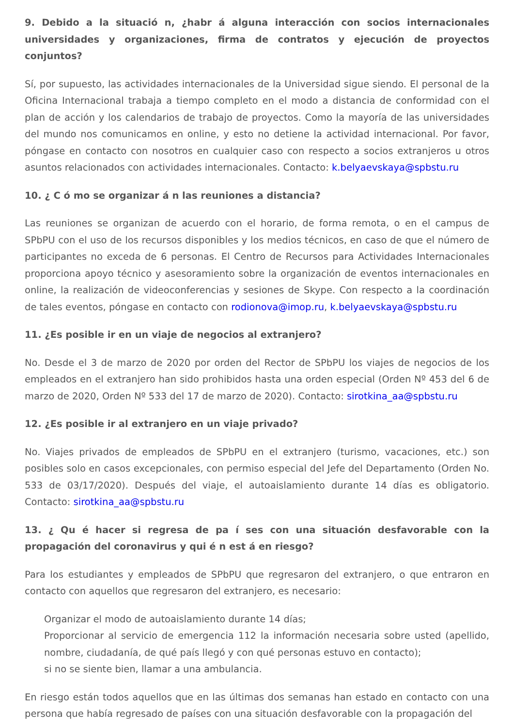9. Debido a la situació n, ¿habr á alguna interacción con socios internacionales universidades y organizaciones, firma de contratos y ejecución de proyectos conjuntos?
Sí, por supuesto, las actividades internacionales de la Universidad sigue siendo. El personal de la Oficina Internacional trabaja a tiempo completo en el modo a distancia de conformidad con el plan de acción y los calendarios de trabajo de proyectos. Como la mayoría de las universidades del mundo nos comunicamos en online, y esto no detiene la actividad internacional. Por favor, póngase en contacto con nosotros en cualquier caso con respecto a socios extranjeros u otros asuntos relacionados con actividades internacionales. Contacto: k.belyaevskaya@spbstu.ru
10. ¿ C ó mo se organizar á n las reuniones a distancia?
Las reuniones se organizan de acuerdo con el horario, de forma remota, o en el campus de SPbPU con el uso de los recursos disponibles y los medios técnicos, en caso de que el número de participantes no exceda de 6 personas. El Centro de Recursos para Actividades Internacionales proporciona apoyo técnico y asesoramiento sobre la organización de eventos internacionales en online, la realización de videoconferencias y sesiones de Skype. Con respecto a la coordinación de tales eventos, póngase en contacto con rodionova@imop.ru, k.belyaevskaya@spbstu.ru
11. ¿Es posible ir en un viaje de negocios al extranjero?
No. Desde el 3 de marzo de 2020 por orden del Rector de SPbPU los viajes de negocios de los empleados en el extranjero han sido prohibidos hasta una orden especial (Orden Nº 453 del 6 de marzo de 2020, Orden Nº 533 del 17 de marzo de 2020). Contacto: sirotkina_aa@spbstu.ru
12. ¿Es posible ir al extranjero en un viaje privado?
No. Viajes privados de empleados de SPbPU en el extranjero (turismo, vacaciones, etc.) son posibles solo en casos excepcionales, con permiso especial del Jefe del Departamento (Orden No. 533 de 03/17/2020). Después del viaje, el autoaislamiento durante 14 días es obligatorio. Contacto: sirotkina_aa@spbstu.ru
13. ¿ Qu é hacer si regresa de pa í ses con una situación desfavorable con la propagación del coronavirus y qui é n est á en riesgo?
Para los estudiantes y empleados de SPbPU que regresaron del extranjero, o que entraron en contacto con aquellos que regresaron del extranjero, es necesario:
Organizar el modo de autoaislamiento durante 14 días;
Proporcionar al servicio de emergencia 112 la información necesaria sobre usted (apellido, nombre, ciudadanía, de qué país llegó y con qué personas estuvo en contacto);
si no se siente bien, llamar a una ambulancia.
En riesgo están todos aquellos que en las últimas dos semanas han estado en contacto con una persona que había regresado de países con una situación desfavorable con la propagación del